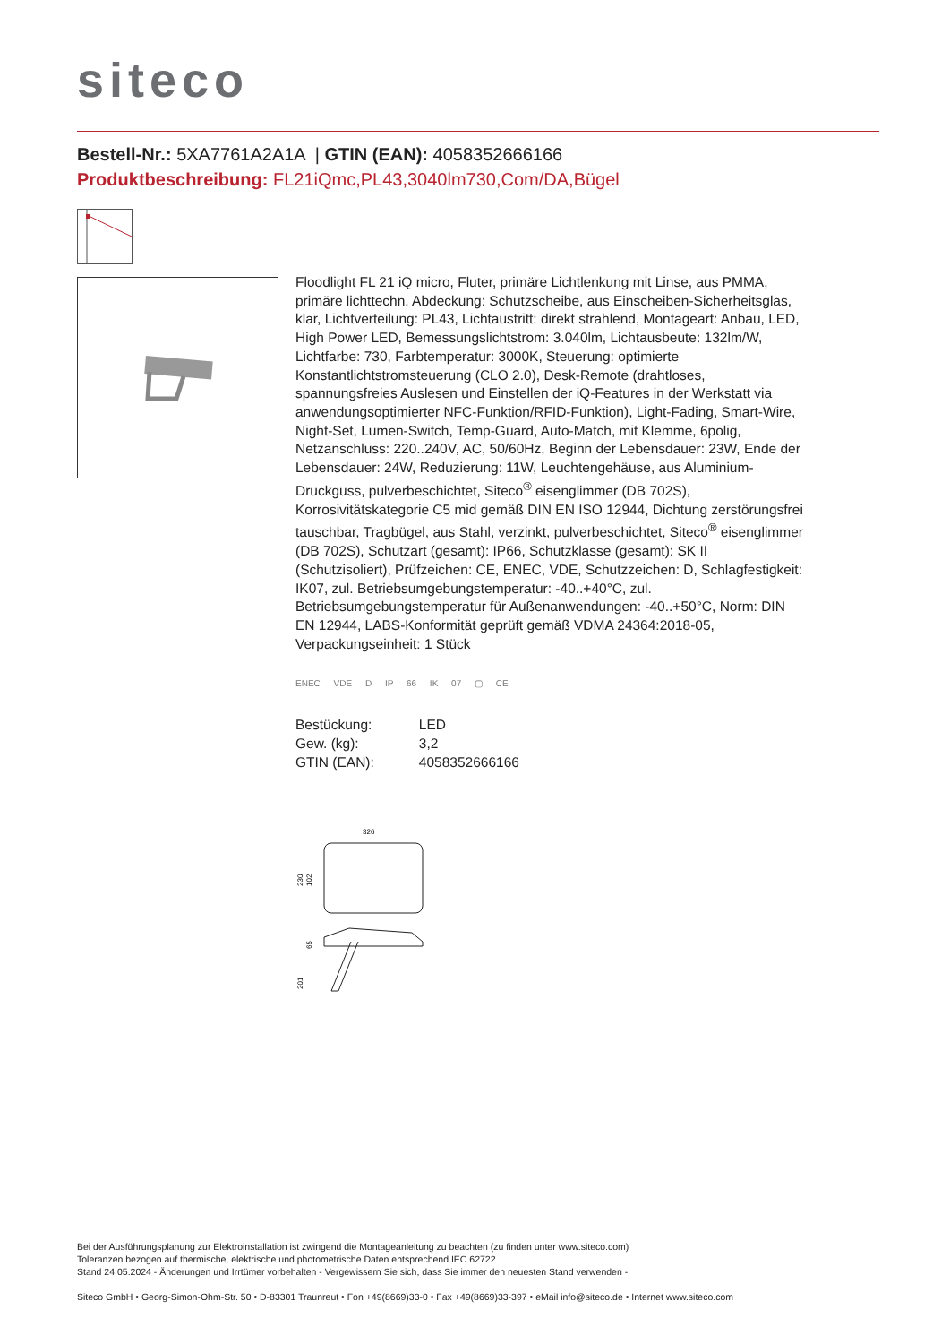siteco
Bestell-Nr.: 5XA7761A2A1A | GTIN (EAN): 4058352666166
Produktbeschreibung: FL21iQmc,PL43,3040lm730,Com/DA,Bügel
Floodlight FL 21 iQ micro, Fluter, primäre Lichtlenkung mit Linse, aus PMMA, primäre lichttechn. Abdeckung: Schutzscheibe, aus Einscheiben-Sicherheitsglas, klar, Lichtverteilung: PL43, Lichtaustritt: direkt strahlend, Montageart: Anbau, LED, High Power LED, Bemessungslichtstrom: 3.040lm, Lichtausbeute: 132lm/W, Lichtfarbe: 730, Farbtemperatur: 3000K, Steuerung: optimierte Konstantlichtstromsteuerung (CLO 2.0), Desk-Remote (drahtloses, spannungsfreies Auslesen und Einstellen der iQ-Features in der Werkstatt via anwendungsoptimierter NFC-Funktion/RFID-Funktion), Light-Fading, Smart-Wire, Night-Set, Lumen-Switch, Temp-Guard, Auto-Match, mit Klemme, 6polig, Netzanschluss: 220..240V, AC, 50/60Hz, Beginn der Lebensdauer: 23W, Ende der Lebensdauer: 24W, Reduzierung: 11W, Leuchtengehäuse, aus Aluminium-Druckguss, pulverbeschichtet, Siteco<sup>®</sup> eisenglimmer (DB 702S), Korrosivitätskategorie C5 mid gemäß DIN EN ISO 12944, Dichtung zerstörungsfrei tauschbar, Tragbügel, aus Stahl, verzinkt, pulverbeschichtet, Siteco<sup>®</sup> eisenglimmer (DB 702S), Schutzart (gesamt): IP66, Schutzklasse (gesamt): SK II (Schutzisoliert), Prüfzeichen: CE, ENEC, VDE, Schutzzeichen: D, Schlagfestigkeit: IK07, zul. Betriebsumgebungstemperatur: -40..+40°C, zul. Betriebsumgebungstemperatur für Außenanwendungen: -40..+50°C, Norm: DIN EN 12944, LABS-Konformität geprüft gemäß VDMA 24364:2018-05, Verpackungseinheit: 1 Stück
ENEC VDE D IP 66 IK 07 ▢ CE
| Bestückung: | LED |
| Gew. (kg): | 3,2 |
| GTIN (EAN): | 4058352666166 |
326
230
102
201
65
Bei der Ausführungsplanung zur Elektroinstallation ist zwingend die Montageanleitung zu beachten (zu finden unter www.siteco.com)
Toleranzen bezogen auf thermische, elektrische und photometrische Daten entsprechend IEC 62722
Stand 24.05.2024 - Änderungen und Irrtümer vorbehalten - Vergewissern Sie sich, dass Sie immer den neuesten Stand verwenden -
Siteco GmbH • Georg-Simon-Ohm-Str. 50 • D-83301 Traunreut • Fon +49(8669)33-0 • Fax +49(8669)33-397 • eMail info@siteco.de • Internet www.siteco.com